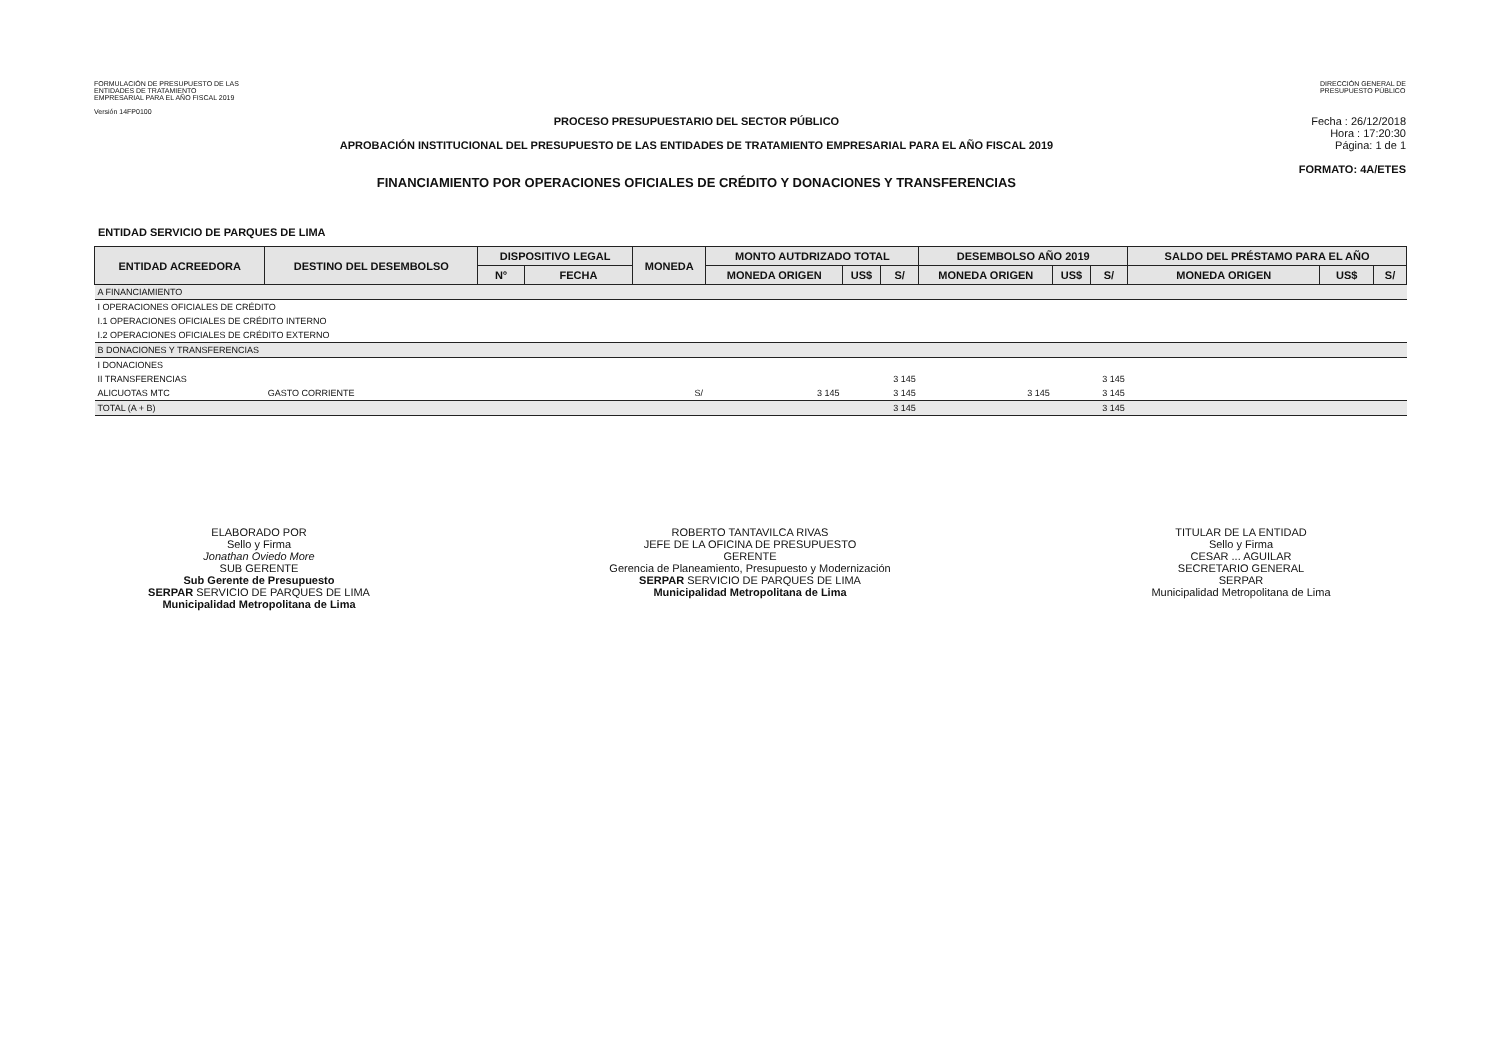FORMULACIÓN DE PRESUPUESTO DE LAS
ENTIDADES DE TRATAMIENTO
EMPRESARIAL PARA EL AÑO FISCAL 2019
Versión 14FP0100
DIRECCIÓN GENERAL DE
PRESUPUESTO PÚBLICO
PROCESO PRESUPUESTARIO DEL SECTOR PÚBLICO
APROBACIÓN INSTITUCIONAL DEL PRESUPUESTO DE LAS ENTIDADES DE TRATAMIENTO EMPRESARIAL PARA EL AÑO FISCAL 2019
FINANCIAMIENTO POR OPERACIONES OFICIALES DE CRÉDITO Y DONACIONES Y TRANSFERENCIAS
Fecha : 26/12/2018
Hora : 17:20:30
Página: 1 de 1
FORMATO: 4A/ETES
ENTIDAD SERVICIO DE PARQUES DE LIMA
| ENTIDAD ACREEDORA | DESTINO DEL DESEMBOLSO | DISPOSITIVO LEGAL | | MONEDA | MONTO AUTDRIZADO TOTAL | | | DESEMBOLSO AÑO 2019 | | | SALDO DEL PRÉSTAMO PARA EL AÑO | | |
| --- | --- | --- | --- | --- | --- | --- | --- | --- | --- | --- | --- | --- | --- |
| | | N° | FECHA | | MONEDA ORIGEN | US$ | S/ | MONEDA ORIGEN | US$ | S/ | MONEDA ORIGEN | US$ | S/ |
| A FINANCIAMIENTO | | | | | | | | | | | | | |
| I OPERACIONES OFICIALES DE CRÉDITO | | | | | | | | | | | | | |
| I.1 OPERACIONES OFICIALES DE CRÉDITO INTERNO | | | | | | | | | | | | | |
| I.2 OPERACIONES OFICIALES DE CRÉDITO EXTERNO | | | | | | | | | | | | | |
| B DONACIONES Y TRANSFERENCIAS | | | | | | | | | | | | | |
| I DONACIONES | | | | | | | | | | | | | |
| II TRANSFERENCIAS | | | | | | | 3 145 | | | 3 145 | | | |
| ALICUOTAS MTC | GASTO CORRIENTE | | | S/ | 3 145 | | 3 145 | 3 145 | | 3 145 | | | |
| TOTAL (A + B) | | | | | | | 3 145 | | | 3 145 | | | |
ELABORADO POR
Sello y Firma
Jonathan Oviedo More
SUB GERENTE
Sub Gerente de Presupuesto
SERPAR SERVICIO DE PARQUES DE LIMA
Municipalidad Metropolitana de Lima
ROBERTO TANTAVILCA RIVAS
JEFE DE LA OFICINA DE PRESUPUESTO
GERENTE
Gerencia de Planeamiento, Presupuesto y Modernización
SERPAR SERVICIO DE PARQUES DE LIMA
Municipalidad Metropolitana de Lima
TITULAR DE LA ENTIDAD
Sello y Firma
CESAR ... AGUILAR
SECRETARIO GENERAL
SERPAR
Municipalidad Metropolitana de Lima